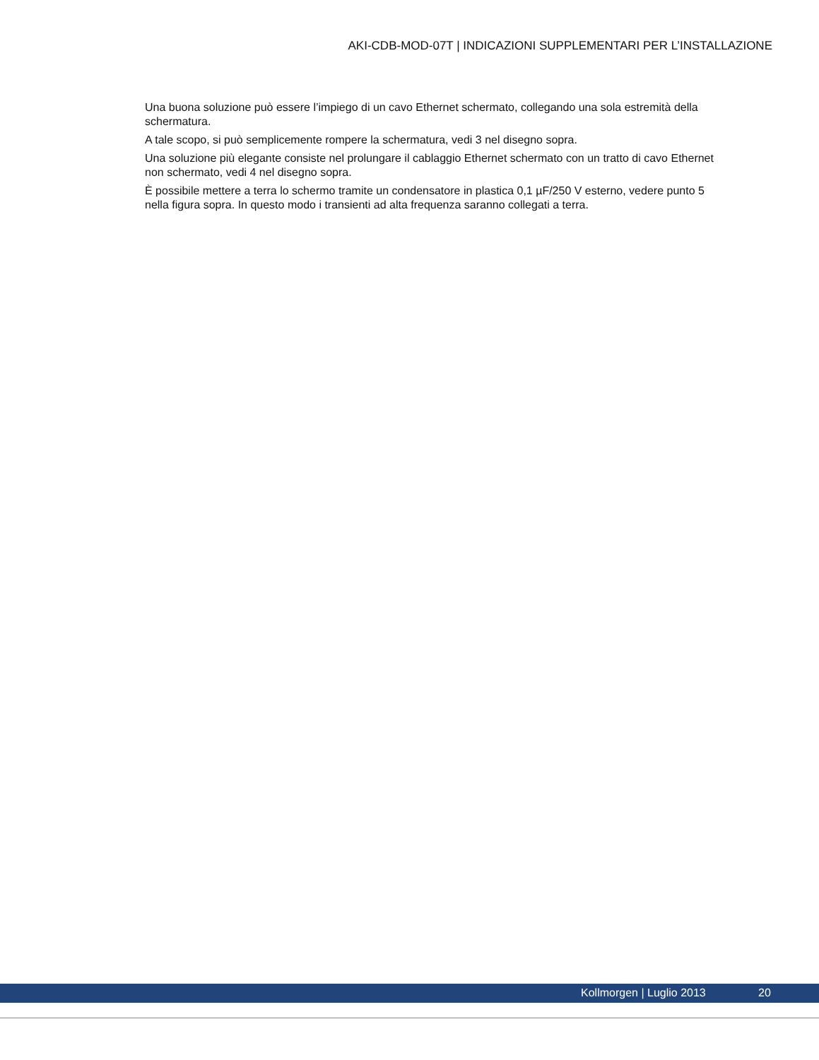AKI-CDB-MOD-07T | INDICAZIONI SUPPLEMENTARI PER L’INSTALLAZIONE
Una buona soluzione può essere l’impiego di un cavo Ethernet schermato, collegando una sola estremità della schermatura.
A tale scopo, si può semplicemente rompere la schermatura, vedi 3 nel disegno sopra.
Una soluzione più elegante consiste nel prolungare il cablaggio Ethernet schermato con un tratto di cavo Ethernet non schermato, vedi 4 nel disegno sopra.
È possibile mettere a terra lo schermo tramite un condensatore in plastica 0,1 µF/250 V esterno, vedere punto 5 nella figura sopra. In questo modo i transienti ad alta frequenza saranno collegati a terra.
Kollmorgen | Luglio 2013 20